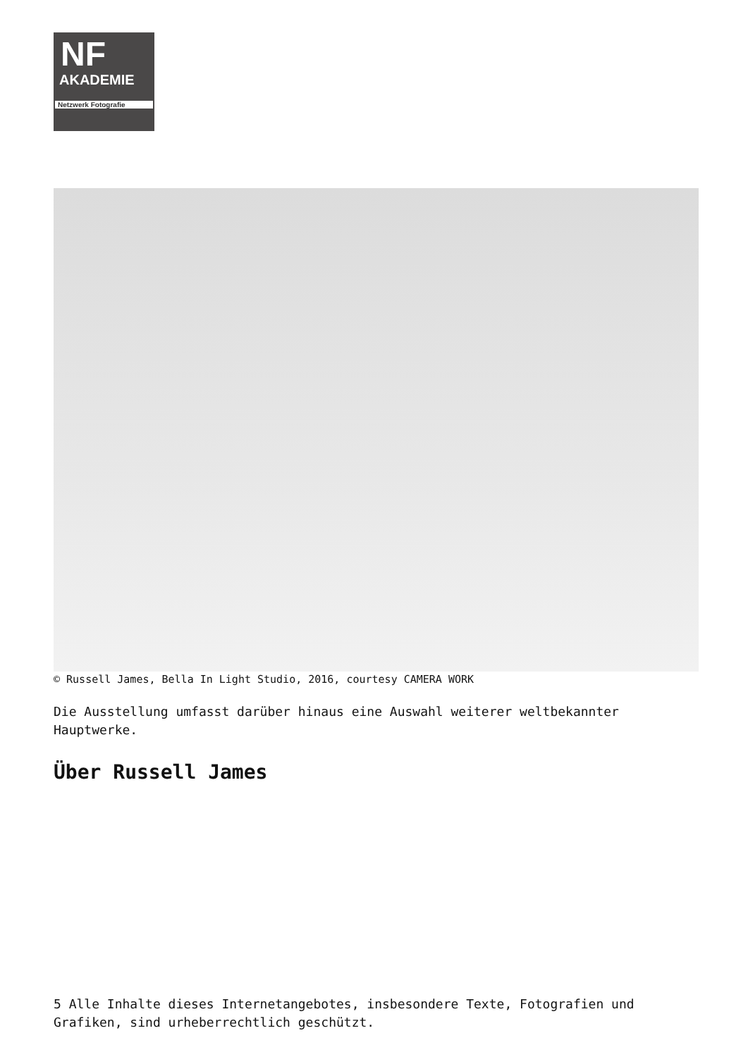NF
AKADEMIE
Netzwerk Fotografie
© Russell James, Bella In Light Studio, 2016, courtesy CAMERA WORK
Die Ausstellung umfasst darüber hinaus eine Auswahl weiterer weltbekannter Hauptwerke.
Über Russell James
5 Alle Inhalte dieses Internetangebotes, insbesondere Texte, Fotografien und Grafiken, sind urheberrechtlich geschützt.